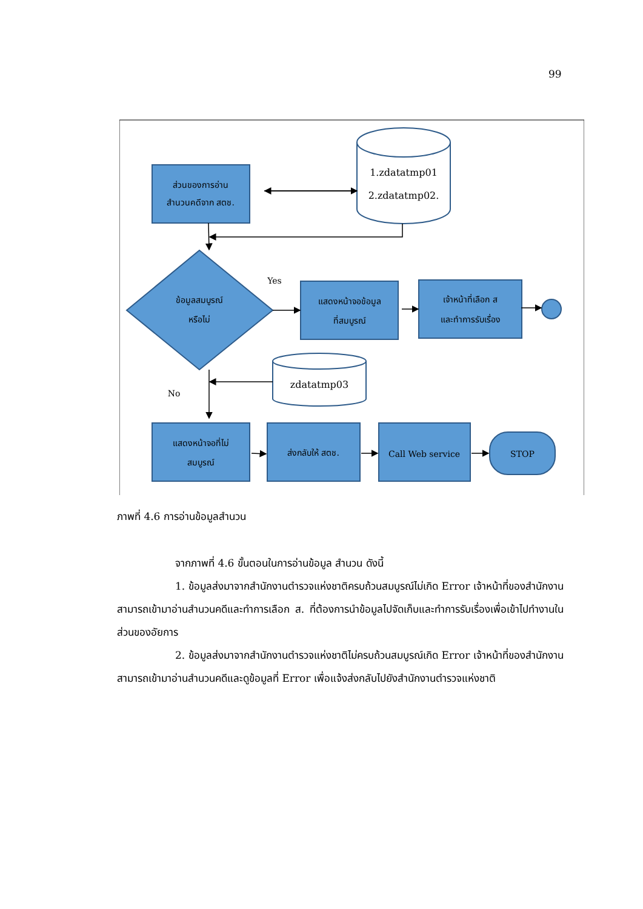99
ส่วนของการอ่าน
สำนวนคดีจาก สตช.
1.zdatatmp01
2.zdatatmp02.
Yes
ข้อมูลสมบูรณ์
หรือไม่
แสดงหน้าจอข้อมูล
ที่สมบูรณ์
เจ้าหน้าที่เลือก ส
และทำการรับเรื่อง
zdatatmp03
No
แสดงหน้าจอที่ไม่
สมบูรณ์
ส่งกลับให้ สตช.
Call Web service
STOP
ภาพที่ 4.6 การอ่านข้อมูลสำนวน
จากภาพที่ 4.6 ขั้นตอนในการอ่านข้อมูล สำนวน ดังนี้
1. ข้อมูลส่งมาจากสำนักงานตำรวจแห่งชาติครบถ้วนสมบูรณ์ไม่เกิด Error เจ้าหน้าที่ของสำนักงานสามารถเข้ามาอ่านสำนวนคดีและทำการเลือก ส. ที่ต้องการนำข้อมูลไปจัดเก็บและทำการรับเรื่องเพื่อเข้าไปทำงานในส่วนของอัยการ
2. ข้อมูลส่งมาจากสำนักงานตำรวจแห่งชาติไม่ครบถ้วนสมบูรณ์เกิด Error เจ้าหน้าที่ของสำนักงานสามารถเข้ามาอ่านสำนวนคดีและดูข้อมูลที่ Error เพื่อแจ้งส่งกลับไปยังสำนักงานตำรวจแห่งชาติ